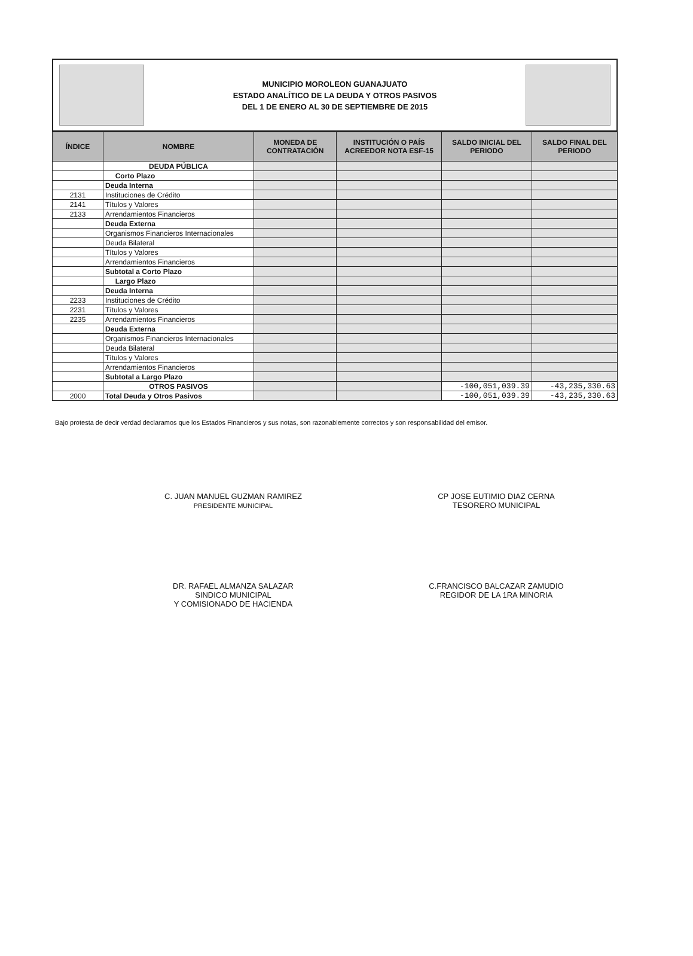MUNICIPIO MOROLEON GUANAJUATO
ESTADO ANALÍTICO DE LA DEUDA Y OTROS PASIVOS
DEL 1 DE ENERO AL 30 DE SEPTIEMBRE DE 2015
| ÍNDICE | NOMBRE | MONEDA DE CONTRATACIÓN | INSTITUCIÓN O PAÍS ACREEDOR NOTA ESF-15 | SALDO INICIAL DEL PERIODO | SALDO FINAL DEL PERIODO |
| --- | --- | --- | --- | --- | --- |
| | DEUDA PÚBLICA | | | | |
| | Corto Plazo | | | | |
| | Deuda Interna | | | | |
| 2131 | Instituciones de Crédito | | | | |
| 2141 | Títulos y Valores | | | | |
| 2133 | Arrendamientos Financieros | | | | |
| | Deuda Externa | | | | |
| | Organismos Financieros Internacionales | | | | |
| | Deuda Bilateral | | | | |
| | Títulos y Valores | | | | |
| | Arrendamientos Financieros | | | | |
| | Subtotal a Corto Plazo | | | | |
| | Largo Plazo | | | | |
| | Deuda Interna | | | | |
| 2233 | Instituciones de Crédito | | | | |
| 2231 | Títulos y Valores | | | | |
| 2235 | Arrendamientos Financieros | | | | |
| | Deuda Externa | | | | |
| | Organismos Financieros Internacionales | | | | |
| | Deuda Bilateral | | | | |
| | Títulos y Valores | | | | |
| | Arrendamientos Financieros | | | | |
| | Subtotal a Largo Plazo | | | | |
| | OTROS PASIVOS | | | -100,051,039.39 | -43,235,330.63 |
| 2000 | Total Deuda y Otros Pasivos | | | -100,051,039.39 | -43,235,330.63 |
Bajo protesta de decir verdad declaramos que los Estados Financieros y sus notas, son razonablemente correctos y son responsabilidad del emisor.
C. JUAN MANUEL GUZMAN RAMIREZ
PRESIDENTE MUNICIPAL
CP JOSE EUTIMIO DIAZ CERNA
TESORERO MUNICIPAL
DR. RAFAEL ALMANZA SALAZAR
SINDICO MUNICIPAL
Y COMISIONADO DE HACIENDA
C.FRANCISCO BALCAZAR ZAMUDIO
REGIDOR DE LA 1RA MINORIA